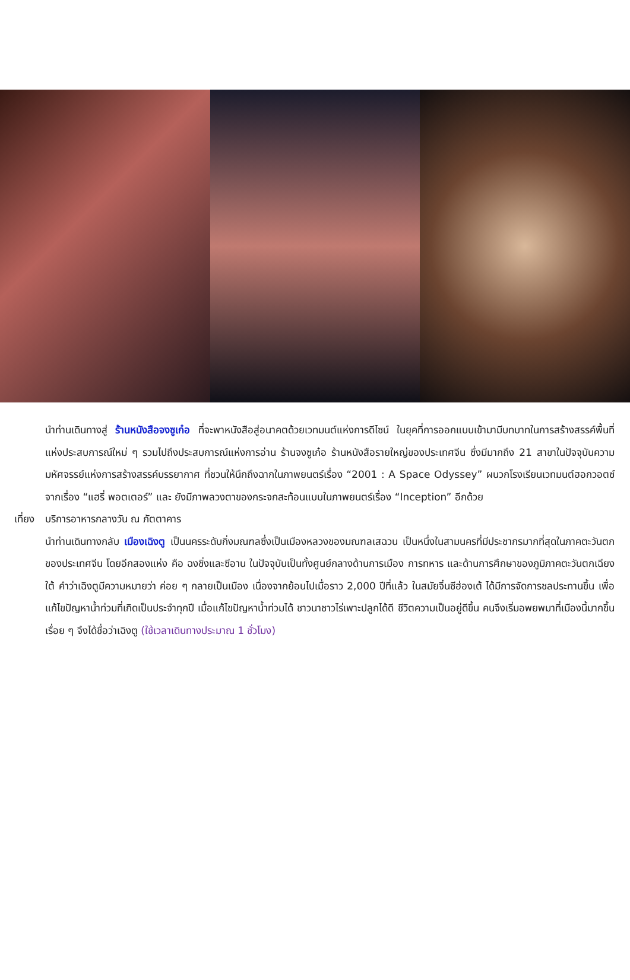นำท่านเดินทางสู่ ร้านหนังสือจงซูเก๋อ ที่จะพาหนังสือสู่อนาคตด้วยเวทมนต์แห่งการดีไซน์ ในยุคที่การออกแบบเข้ามามีบทบาทในการสร้างสรรค์พื้นที่แห่งประสบการณ์ใหม่ ๆ รวมไปถึงประสบการณ์แห่งการอ่าน ร้านจงซูเก๋อ ร้านหนังสือรายใหญ่ของประเทศจีน ซึ่งมีมากถึง 21 สาขาในปัจจุบันความมหัศจรรย์แห่งการสร้างสรรค์บรรยากาศ ที่ชวนให้นึกถึงฉากในภาพยนตร์เรื่อง “2001 : A Space Odyssey” ผนวกโรงเรียนเวทมนต์ฮอกวอตซ์จากเรื่อง “แฮรี่ พอตเตอร์” และ ยังมีภาพลวงตาของกระจกสะท้อนแบบในภาพยนตร์เรื่อง “Inception” อีกด้วย
เที่ยง บริการอาหารกลางวัน ณ ภัตตาคาร
นำท่านเดินทางกลับ เมืองเฉิงตู เป็นนครระดับกิ่งมณฑลซึ่งเป็นเมืองหลวงของมณฑลเสฉวน เป็นหนึ่งในสามนครที่มีประชากรมากที่สุดในภาคตะวันตกของประเทศจีน โดยอีกสองแห่ง คือ ฉงชิ่งและซีอาน ในปัจจุบันเป็นทั้งศูนย์กลางด้านการเมือง การทหาร และด้านการศึกษาของภูมิภาคตะวันตกเฉียงใต้ คำว่าเฉิงตูมีความหมายว่า ค่อย ๆ กลายเป็นเมือง เนื่องจากย้อนไปเมื่อราว 2,000 ปีที่แล้ว ในสมัยจิ๋นซีฮ่องเต้ ได้มีการจัดการชลประทานขึ้น เพื่อแก้ไขปัญหาน้ำท่วมที่เกิดเป็นประจำทุกปี เมื่อแก้ไขปัญหาน้ำท่วมได้ ชาวนาชาวไร่เพาะปลูกได้ดี ชีวิตความเป็นอยู่ดีขึ้น คนจึงเริ่มอพยพมาที่เมืองนี้มากขึ้นเรื่อย ๆ จึงได้ชื่อว่าเฉิงตู (ใช้เวลาเดินทางประมาณ 1 ชั่วโมง)